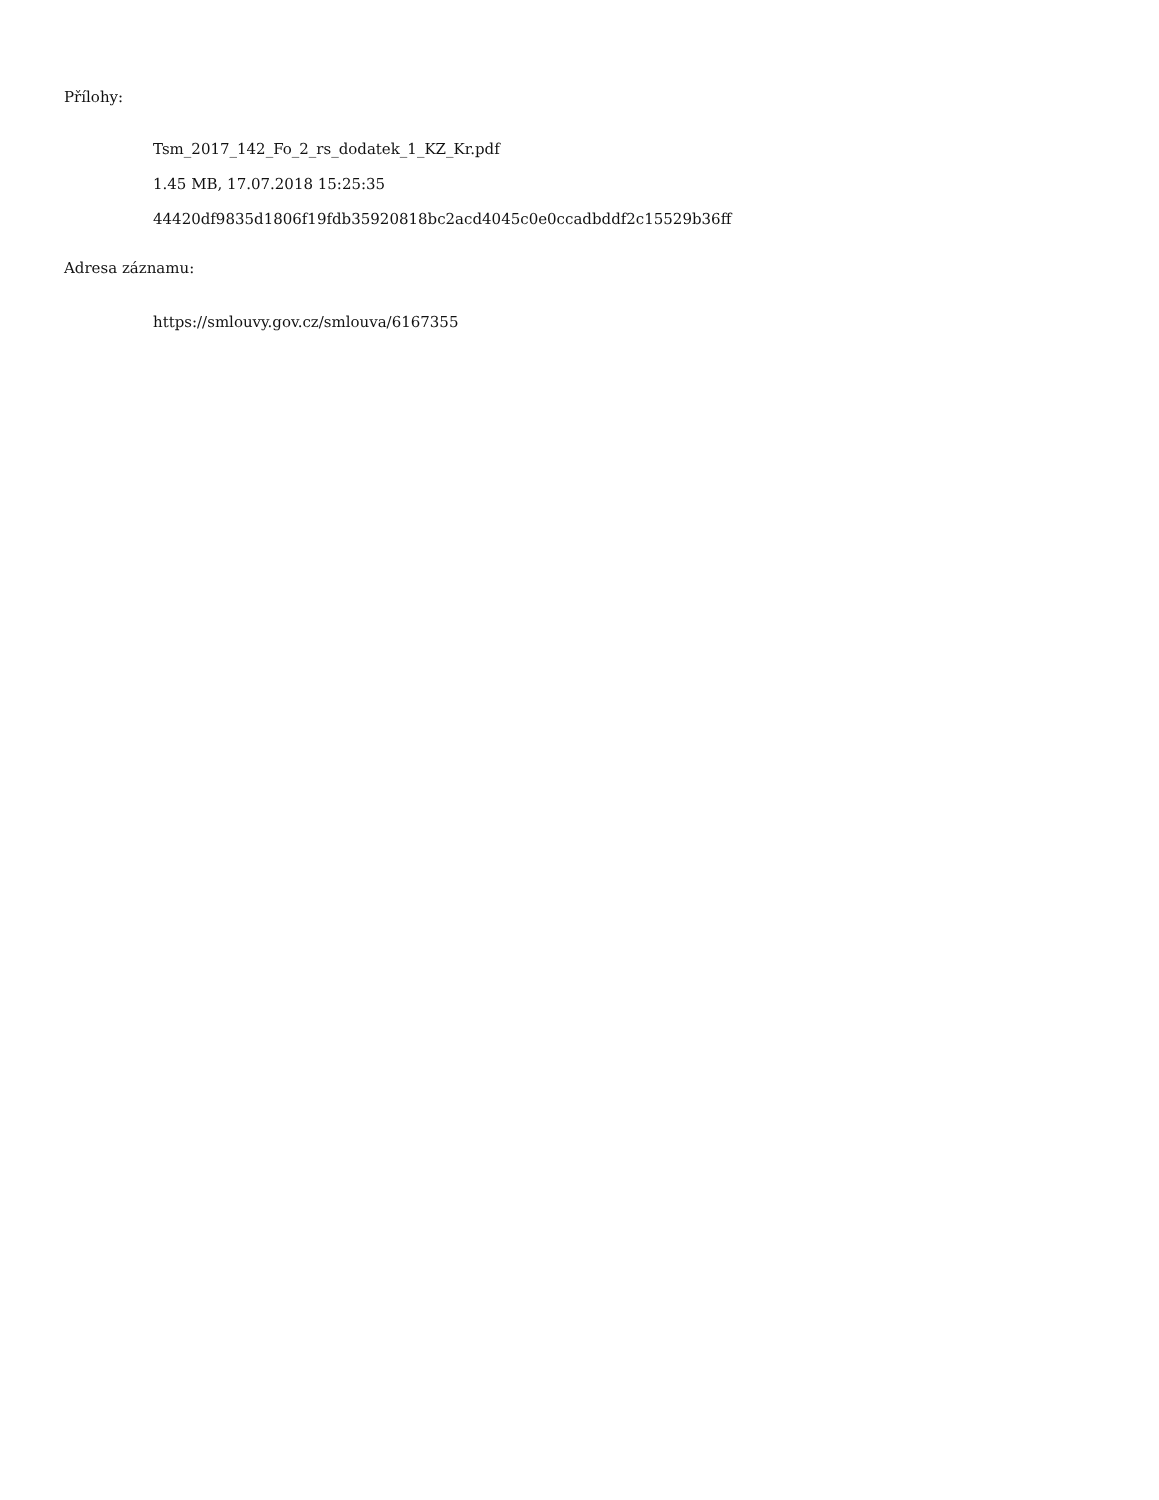Přílohy:
Tsm_2017_142_Fo_2_rs_dodatek_1_KZ_Kr.pdf
1.45 MB, 17.07.2018 15:25:35
44420df9835d1806f19fdb35920818bc2acd4045c0e0ccadbddf2c15529b36ff
Adresa záznamu:
https://smlouvy.gov.cz/smlouva/6167355